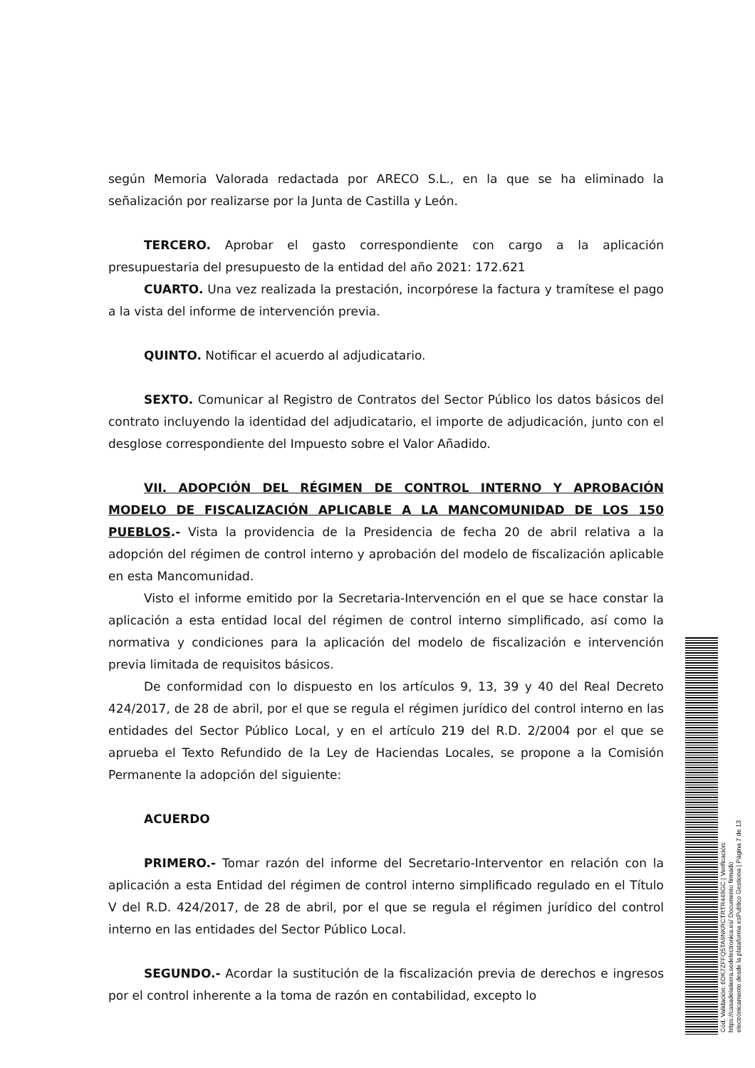según Memoria Valorada redactada por ARECO S.L., en la que se ha eliminado la señalización por realizarse por la Junta de Castilla y León.
TERCERO. Aprobar el gasto correspondiente con cargo a la aplicación presupuestaria del presupuesto de la entidad del año 2021: 172.621
CUARTO. Una vez realizada la prestación, incorpórese la factura y tramítese el pago a la vista del informe de intervención previa.
QUINTO. Notificar el acuerdo al adjudicatario.
SEXTO. Comunicar al Registro de Contratos del Sector Público los datos básicos del contrato incluyendo la identidad del adjudicatario, el importe de adjudicación, junto con el desglose correspondiente del Impuesto sobre el Valor Añadido.
VII. ADOPCIÓN DEL RÉGIMEN DE CONTROL INTERNO Y APROBACIÓN MODELO DE FISCALIZACIÓN APLICABLE A LA MANCOMUNIDAD DE LOS 150 PUEBLOS.- Vista la providencia de la Presidencia de fecha 20 de abril relativa a la adopción del régimen de control interno y aprobación del modelo de fiscalización aplicable en esta Mancomunidad.
Visto el informe emitido por la Secretaria-Intervención en el que se hace constar la aplicación a esta entidad local del régimen de control interno simplificado, así como la normativa y condiciones para la aplicación del modelo de fiscalización e intervención previa limitada de requisitos básicos.
De conformidad con lo dispuesto en los artículos 9, 13, 39 y 40 del Real Decreto 424/2017, de 28 de abril, por el que se regula el régimen jurídico del control interno en las entidades del Sector Público Local, y en el artículo 219 del R.D. 2/2004 por el que se aprueba el Texto Refundido de la Ley de Haciendas Locales, se propone a la Comisión Permanente la adopción del siguiente:
ACUERDO
PRIMERO.- Tomar razón del informe del Secretario-Interventor en relación con la aplicación a esta Entidad del régimen de control interno simplificado regulado en el Título V del R.D. 424/2017, de 28 de abril, por el que se regula el régimen jurídico del control interno en las entidades del Sector Público Local.
SEGUNDO.- Acordar la sustitución de la fiscalización previa de derechos e ingresos por el control inherente a la toma de razón en contabilidad, excepto lo
Cód. Validación: 6DK7ZFFQ5TA9NKRCTRTR449GC | Verificación: https://casadelatierra.sedelectronica.es/ Documento firmado electrónicamente desde la plataforma esPublico Gestiona | Página 7 de 13